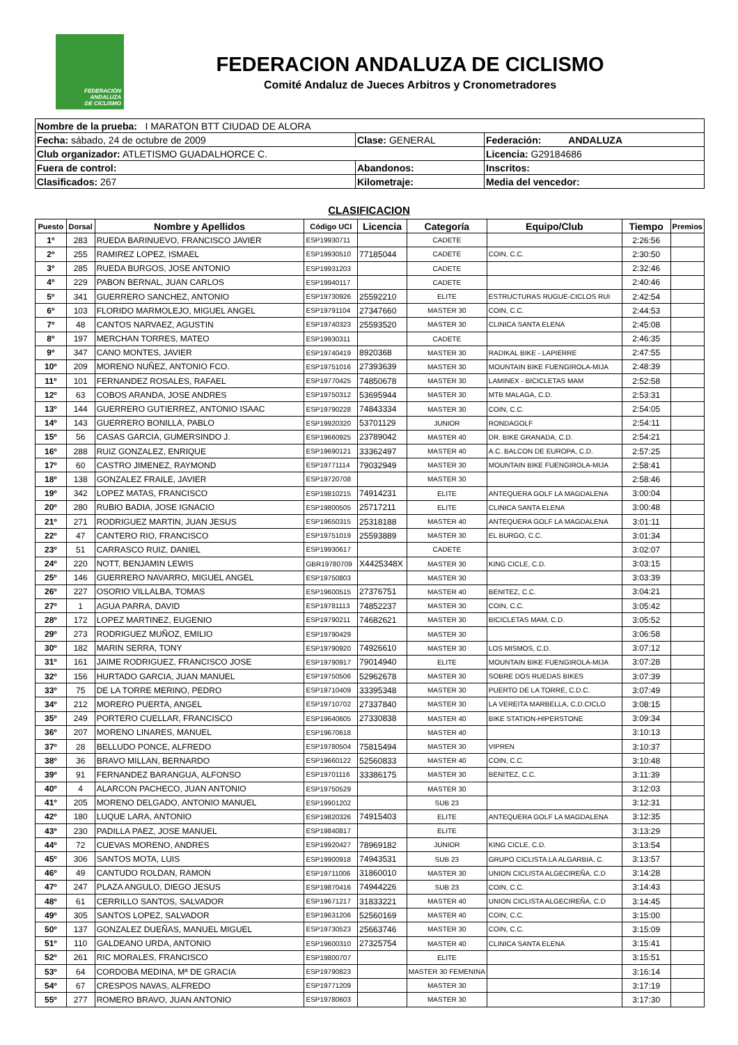FEDERACIÓN
ANDALUZA
DE CICLISMO
FEDERACION ANDALUZA DE CICLISMO
Comité Andaluz de Jueces Arbitros y Cronometradores
| Nombre de la prueba: I MARATON BTT CIUDAD DE ALORA | | |
| Fecha: sábado, 24 de octubre de 2009 | Clase: GENERAL | Federación: ANDALUZA |
| Club organizador: ATLETISMO GUADALHORCE C. | | Licencia: G29184686 |
| Fuera de control: | Abandonos: | Inscritos: |
| Clasificados: 267 | Kilometraje: | Media del vencedor: |
CLASIFICACION
| Puesto | Dorsal | Nombre y Apellidos | Código UCI | Licencia | Categoría | Equipo/Club | Tiempo | Premios |
| --- | --- | --- | --- | --- | --- | --- | --- | --- |
| 1º | 283 | RUEDA BARINUEVO, FRANCISCO JAVIER | ESP19930711 | | CADETE | | 2:26:56 | |
| 2º | 255 | RAMIREZ LOPEZ, ISMAEL | ESP19930510 | 77185044 | CADETE | COIN, C.C. | 2:30:50 | |
| 3º | 285 | RUEDA BURGOS, JOSE ANTONIO | ESP19931203 | | CADETE | | 2:32:46 | |
| 4º | 229 | PABON BERNAL, JUAN CARLOS | ESP19940117 | | CADETE | | 2:40:46 | |
| 5º | 341 | GUERRERO SANCHEZ, ANTONIO | ESP19730926 | 25592210 | ELITE | ESTRUCTURAS RUGUE-CICLOS RUI | 2:42:54 | |
| 6º | 103 | FLORIDO MARMOLEJO, MIGUEL ANGEL | ESP19791104 | 27347660 | MASTER 30 | COIN, C.C. | 2:44:53 | |
| 7º | 48 | CANTOS NARVAEZ, AGUSTIN | ESP19740323 | 25593520 | MASTER 30 | CLINICA SANTA ELENA | 2:45:08 | |
| 8º | 197 | MERCHAN TORRES, MATEO | ESP19930311 | | CADETE | | 2:46:35 | |
| 9º | 347 | CANO MONTES, JAVIER | ESP19740419 | 8920368 | MASTER 30 | RADIKAL BIKE - LAPIERRE | 2:47:55 | |
| 10º | 209 | MORENO NUÑEZ, ANTONIO FCO. | ESP19751016 | 27393639 | MASTER 30 | MOUNTAIN BIKE FUENGIROLA-MIJA | 2:48:39 | |
| 11º | 101 | FERNANDEZ ROSALES, RAFAEL | ESP19770425 | 74850678 | MASTER 30 | LAMINEX - BICICLETAS MAM | 2:52:58 | |
| 12º | 63 | COBOS ARANDA, JOSE ANDRES | ESP19750312 | 53695944 | MASTER 30 | MTB MALAGA, C.D. | 2:53:31 | |
| 13º | 144 | GUERRERO GUTIERREZ, ANTONIO ISAAC | ESP19790228 | 74843334 | MASTER 30 | COIN, C.C. | 2:54:05 | |
| 14º | 143 | GUERRERO BONILLA, PABLO | ESP19920320 | 53701129 | JUNIOR | RONDAGOLF | 2:54:11 | |
| 15º | 56 | CASAS GARCIA, GUMERSINDO J. | ESP19660925 | 23789042 | MASTER 40 | DR. BIKE GRANADA, C.D. | 2:54:21 | |
| 16º | 288 | RUIZ GONZALEZ, ENRIQUE | ESP19690121 | 33362497 | MASTER 40 | A.C. BALCON DE EUROPA, C.D. | 2:57:25 | |
| 17º | 60 | CASTRO JIMENEZ, RAYMOND | ESP19771114 | 79032949 | MASTER 30 | MOUNTAIN BIKE FUENGIROLA-MIJA | 2:58:41 | |
| 18º | 138 | GONZALEZ FRAILE, JAVIER | ESP19720708 | | MASTER 30 | | 2:58:46 | |
| 19º | 342 | LOPEZ MATAS, FRANCISCO | ESP19810215 | 74914231 | ELITE | ANTEQUERA GOLF LA MAGDALENA | 3:00:04 | |
| 20º | 280 | RUBIO BADIA, JOSE IGNACIO | ESP19800505 | 25717211 | ELITE | CLINICA SANTA ELENA | 3:00:48 | |
| 21º | 271 | RODRIGUEZ MARTIN, JUAN JESUS | ESP19650315 | 25318188 | MASTER 40 | ANTEQUERA GOLF LA MAGDALENA | 3:01:11 | |
| 22º | 47 | CANTERO RIO, FRANCISCO | ESP19751019 | 25593889 | MASTER 30 | EL BURGO, C.C. | 3:01:34 | |
| 23º | 51 | CARRASCO RUIZ, DANIEL | ESP19930617 | | CADETE | | 3:02:07 | |
| 24º | 220 | NOTT, BENJAMIN LEWIS | GBR19780709 | X4425348X | MASTER 30 | KING CICLE, C.D. | 3:03:15 | |
| 25º | 146 | GUERRERO NAVARRO, MIGUEL ANGEL | ESP19750803 | | MASTER 30 | | 3:03:39 | |
| 26º | 227 | OSORIO VILLALBA, TOMAS | ESP19600515 | 27376751 | MASTER 40 | BENITEZ, C.C. | 3:04:21 | |
| 27º | 1 | AGUA PARRA, DAVID | ESP19781113 | 74852237 | MASTER 30 | COIN, C.C. | 3:05:42 | |
| 28º | 172 | LOPEZ MARTINEZ, EUGENIO | ESP19790211 | 74682621 | MASTER 30 | BICICLETAS MAM, C.D. | 3:05:52 | |
| 29º | 273 | RODRIGUEZ MUÑOZ, EMILIO | ESP19790429 | | MASTER 30 | | 3:06:58 | |
| 30º | 182 | MARIN SERRA, TONY | ESP19790920 | 74926610 | MASTER 30 | LOS MISMOS, C.D. | 3:07:12 | |
| 31º | 161 | JAIME RODRIGUEZ, FRANCISCO JOSE | ESP19790917 | 79014940 | ELITE | MOUNTAIN BIKE FUENGIROLA-MIJA | 3:07:28 | |
| 32º | 156 | HURTADO GARCIA, JUAN MANUEL | ESP19750506 | 52962678 | MASTER 30 | SOBRE DOS RUEDAS BIKES | 3:07:39 | |
| 33º | 75 | DE LA TORRE MERINO, PEDRO | ESP19710409 | 33395348 | MASTER 30 | PUERTO DE LA TORRE, C.D.C. | 3:07:49 | |
| 34º | 212 | MORERO PUERTA, ANGEL | ESP19710702 | 27337840 | MASTER 30 | LA VEREITA MARBELLA, C.D.CICLO | 3:08:15 | |
| 35º | 249 | PORTERO CUELLAR, FRANCISCO | ESP19640605 | 27330838 | MASTER 40 | BIKE STATION-HIPERSTONE | 3:09:34 | |
| 36º | 207 | MORENO LINARES, MANUEL | ESP19670618 | | MASTER 40 | | 3:10:13 | |
| 37º | 28 | BELLUDO PONCE, ALFREDO | ESP19780504 | 75815494 | MASTER 30 | VIPREN | 3:10:37 | |
| 38º | 36 | BRAVO MILLAN, BERNARDO | ESP19660122 | 52560833 | MASTER 40 | COIN, C.C. | 3:10:48 | |
| 39º | 91 | FERNANDEZ BARANGUA, ALFONSO | ESP19701116 | 33386175 | MASTER 30 | BENITEZ, C.C. | 3:11:39 | |
| 40º | 4 | ALARCON PACHECO, JUAN ANTONIO | ESP19750529 | | MASTER 30 | | 3:12:03 | |
| 41º | 205 | MORENO DELGADO, ANTONIO MANUEL | ESP19901202 | | SUB 23 | | 3:12:31 | |
| 42º | 180 | LUQUE LARA, ANTONIO | ESP19820326 | 74915403 | ELITE | ANTEQUERA GOLF LA MAGDALENA | 3:12:35 | |
| 43º | 230 | PADILLA PAEZ, JOSE MANUEL | ESP19840817 | | ELITE | | 3:13:29 | |
| 44º | 72 | CUEVAS MORENO, ANDRES | ESP19920427 | 78969182 | JUNIOR | KING CICLE, C.D. | 3:13:54 | |
| 45º | 306 | SANTOS MOTA, LUIS | ESP19900918 | 74943531 | SUB 23 | GRUPO CICLISTA LA ALGARBIA, C. | 3:13:57 | |
| 46º | 49 | CANTUDO ROLDAN, RAMON | ESP19711006 | 31860010 | MASTER 30 | UNION CICLISTA ALGECIREÑA, C.D | 3:14:28 | |
| 47º | 247 | PLAZA ANGULO, DIEGO JESUS | ESP19870416 | 74944226 | SUB 23 | COIN, C.C. | 3:14:43 | |
| 48º | 61 | CERRILLO SANTOS, SALVADOR | ESP19671217 | 31833221 | MASTER 40 | UNION CICLISTA ALGECIREÑA, C.D | 3:14:45 | |
| 49º | 305 | SANTOS LOPEZ, SALVADOR | ESP19631206 | 52560169 | MASTER 40 | COIN, C.C. | 3:15:00 | |
| 50º | 137 | GONZALEZ DUEÑAS, MANUEL MIGUEL | ESP19730523 | 25663746 | MASTER 30 | COIN, C.C. | 3:15:09 | |
| 51º | 110 | GALDEANO URDA, ANTONIO | ESP19600310 | 27325754 | MASTER 40 | CLINICA SANTA ELENA | 3:15:41 | |
| 52º | 261 | RIC MORALES, FRANCISCO | ESP19800707 | | ELITE | | 3:15:51 | |
| 53º | 64 | CORDOBA MEDINA, Mª DE GRACIA | ESP19790823 | | MASTER 30 FEMENINA | | 3:16:14 | |
| 54º | 67 | CRESPOS NAVAS, ALFREDO | ESP19771209 | | MASTER 30 | | 3:17:19 | |
| 55º | 277 | ROMERO BRAVO, JUAN ANTONIO | ESP19780603 | | MASTER 30 | | 3:17:30 | |